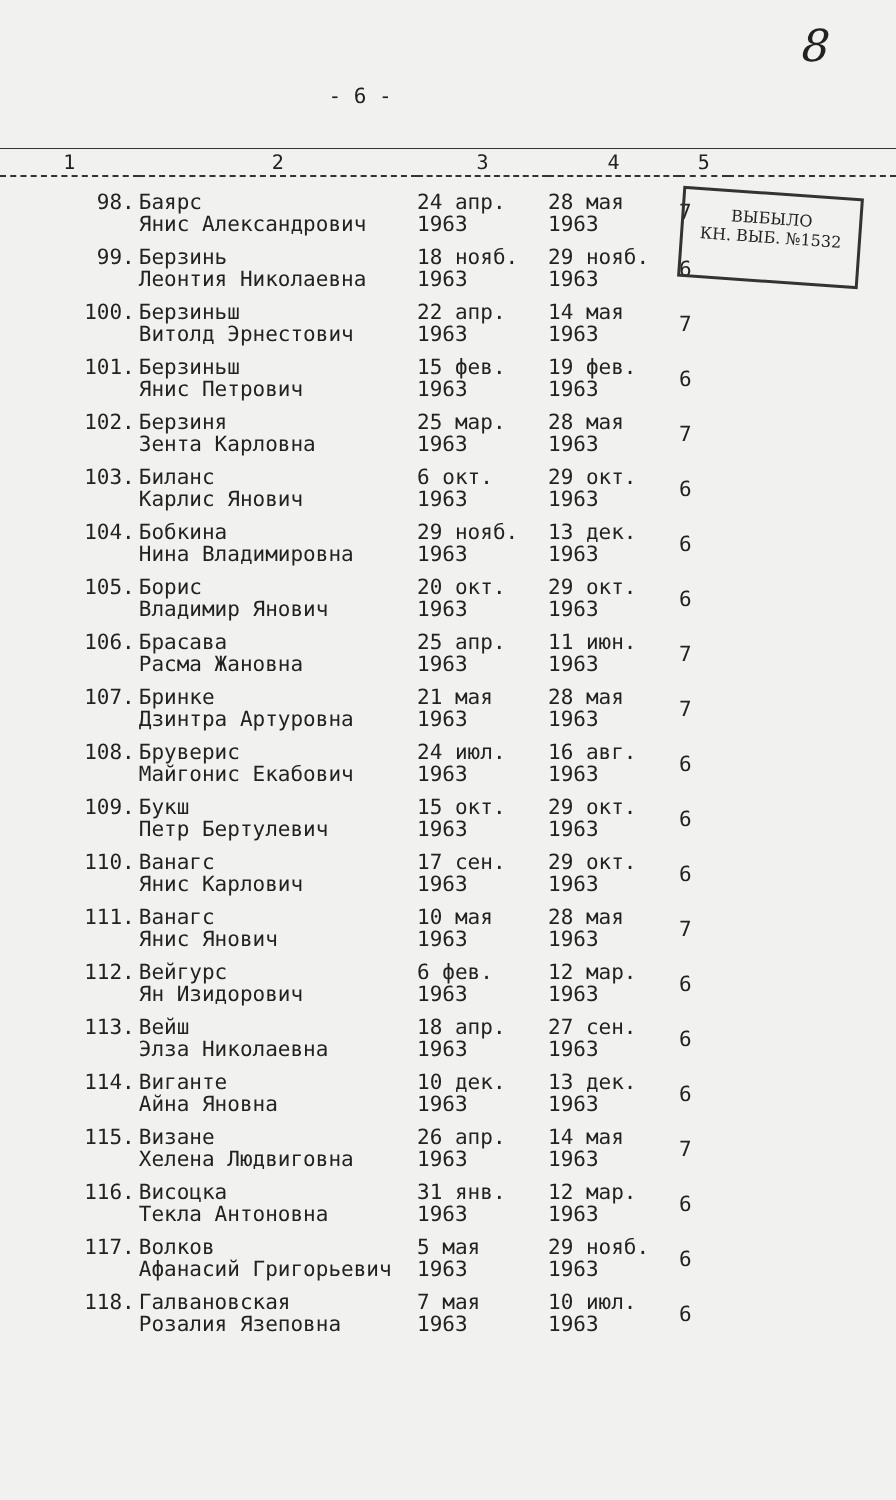8
- 6 -
ВЫБЫЛО
КН. ВЫБ. №1532
| 1 | 2 | 3 | 4 | 5 | |
| --- | --- | --- | --- | --- | --- |
| 98. | Баярс Янис Александрович | 24 апр. 1963 | 28 мая 1963 | 7 | |
| 99. | Берзинь Леонтия Николаевна | 18 нояб. 1963 | 29 нояб. 1963 | 6 | |
| 100. | Берзиньш Витолд Эрнестович | 22 апр. 1963 | 14 мая 1963 | 7 | |
| 101. | Берзиньш Янис Петрович | 15 фев. 1963 | 19 фев. 1963 | 6 | |
| 102. | Берзиня Зента Карловна | 25 мар. 1963 | 28 мая 1963 | 7 | |
| 103. | Биланс Карлис Янович | 6 окт. 1963 | 29 окт. 1963 | 6 | |
| 104. | Бобкина Нина Владимировна | 29 нояб. 1963 | 13 дек. 1963 | 6 | |
| 105. | Борис Владимир Янович | 20 окт. 1963 | 29 окт. 1963 | 6 | |
| 106. | Брасава Расма Жановна | 25 апр. 1963 | 11 июн. 1963 | 7 | |
| 107. | Бринке Дзинтра Артуровна | 21 мая 1963 | 28 мая 1963 | 7 | |
| 108. | Бруверис Майгонис Екабович | 24 июл. 1963 | 16 авг. 1963 | 6 | |
| 109. | Букш Петр Бертулевич | 15 окт. 1963 | 29 окт. 1963 | 6 | |
| 110. | Ванагс Янис Карлович | 17 сен. 1963 | 29 окт. 1963 | 6 | |
| 111. | Ванагс Янис Янович | 10 мая 1963 | 28 мая 1963 | 7 | |
| 112. | Вейгурс Ян Изидорович | 6 фев. 1963 | 12 мар. 1963 | 6 | |
| 113. | Вейш Элза Николаевна | 18 апр. 1963 | 27 сен. 1963 | 6 | |
| 114. | Виганте Айна Яновна | 10 дек. 1963 | 13 дек. 1963 | 6 | |
| 115. | Визане Хелена Людвиговна | 26 апр. 1963 | 14 мая 1963 | 7 | |
| 116. | Висоцка Текла Антоновна | 31 янв. 1963 | 12 мар. 1963 | 6 | |
| 117. | Волков Афанасий Григорьевич | 5 мая 1963 | 29 нояб. 1963 | 6 | |
| 118. | Галвановская Розалия Язеповна | 7 мая 1963 | 10 июл. 1963 | 6 | |